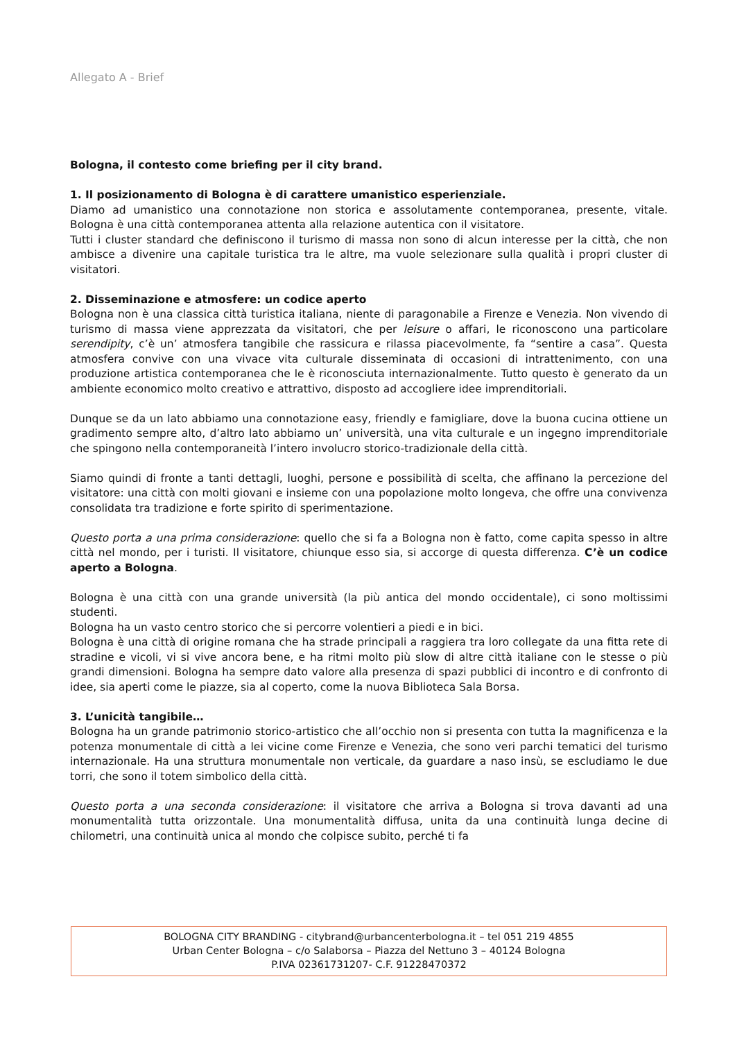Allegato A - Brief
Bologna, il contesto come briefing per il city brand.
1. Il posizionamento di Bologna è di carattere umanistico esperienziale.
Diamo ad umanistico una connotazione non storica e assolutamente contemporanea, presente, vitale. Bologna è una città contemporanea attenta alla relazione autentica con il visitatore.
Tutti i cluster standard che definiscono il turismo di massa non sono di alcun interesse per la città, che non ambisce a divenire una capitale turistica tra le altre, ma vuole selezionare sulla qualità i propri cluster di visitatori.
2. Disseminazione e atmosfere: un codice aperto
Bologna non è una classica città turistica italiana, niente di paragonabile a Firenze e Venezia. Non vivendo di turismo di massa viene apprezzata da visitatori, che per leisure o affari, le riconoscono una particolare serendipity, c’è un’ atmosfera tangibile che rassicura e rilassa piacevolmente, fa “sentire a casa”. Questa atmosfera convive con una vivace vita culturale disseminata di occasioni di intrattenimento, con una produzione artistica contemporanea che le è riconosciuta internazionalmente. Tutto questo è generato da un ambiente economico molto creativo e attrattivo, disposto ad accogliere idee imprenditoriali.
Dunque se da un lato abbiamo una connotazione easy, friendly e famigliare, dove la buona cucina ottiene un gradimento sempre alto, d’altro lato abbiamo un’ università, una vita culturale e un ingegno imprenditoriale che spingono nella contemporaneità l’intero involucro storico-tradizionale della città.
Siamo quindi di fronte a tanti dettagli, luoghi, persone e possibilità di scelta, che affinano la percezione del visitatore: una città con molti giovani e insieme con una popolazione molto longeva, che offre una convivenza consolidata tra tradizione e forte spirito di sperimentazione.
Questo porta a una prima considerazione: quello che si fa a Bologna non è fatto, come capita spesso in altre città nel mondo, per i turisti. Il visitatore, chiunque esso sia, si accorge di questa differenza. C’è un codice aperto a Bologna.
Bologna è una città con una grande università (la più antica del mondo occidentale), ci sono moltissimi studenti.
Bologna ha un vasto centro storico che si percorre volentieri a piedi e in bici.
Bologna è una città di origine romana che ha strade principali a raggiera tra loro collegate da una fitta rete di stradine e vicoli, vi si vive ancora bene, e ha ritmi molto più slow di altre città italiane con le stesse o più grandi dimensioni. Bologna ha sempre dato valore alla presenza di spazi pubblici di incontro e di confronto di idee, sia aperti come le piazze, sia al coperto, come la nuova Biblioteca Sala Borsa.
3. L’unicità tangibile…
Bologna ha un grande patrimonio storico-artistico che all’occhio non si presenta con tutta la magnificenza e la potenza monumentale di città a lei vicine come Firenze e Venezia, che sono veri parchi tematici del turismo internazionale. Ha una struttura monumentale non verticale, da guardare a naso insù, se escludiamo le due torri, che sono il totem simbolico della città.
Questo porta a una seconda considerazione: il visitatore che arriva a Bologna si trova davanti ad una monumentalità tutta orizzontale. Una monumentalità diffusa, unita da una continuità lunga decine di chilometri, una continuità unica al mondo che colpisce subito, perché ti fa
BOLOGNA CITY BRANDING - citybrand@urbancenterbologna.it – tel 051 219 4855
Urban Center Bologna – c/o Salaborsa – Piazza del Nettuno 3 – 40124 Bologna
P.IVA 02361731207- C.F. 91228470372